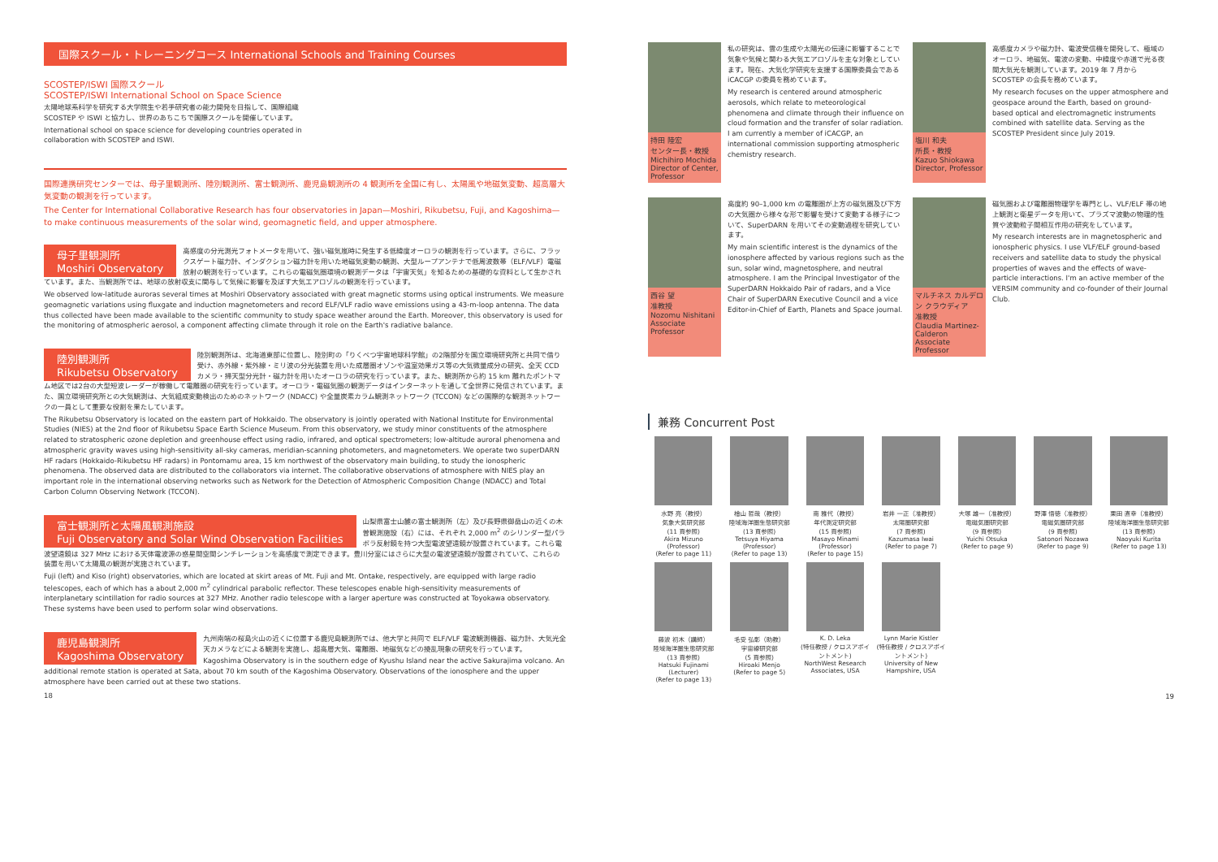国際スクール・トレーニングコース International Schools and Training Courses
SCOSTEP/ISWI 国際スクール
SCOSTEP/ISWI International School on Space Science
太陽地球系科学を研究する大学院生や若手研究者の能力開発を目指して、国際組織 SCOSTEP や ISWI と協力し、世界のあちこちで国際スクールを開催しています。
International school on space science for developing countries operated in collaboration with SCOSTEP and ISWI.
国際連携研究センターでは、母子里観測所、陸別観測所、富士観測所、鹿児島観測所の 4 観測所を全国に有し、太陽風や地磁気変動、超高層大気変動の観測を行っています。
The Center for International Collaborative Research has four observatories in Japan—Moshiri, Rikubetsu, Fuji, and Kagoshima—to make continuous measurements of the solar wind, geomagnetic field, and upper atmosphere.
母子里観測所
Moshiri Observatory
高感度の分光測光フォトメータを用いて、強い磁気嵐時に発生する低緯度オーロラの観測を行っています。さらに、フラックスゲート磁力計、インダクション磁力計を用いた地磁気変動の観測、大型ループアンテナで低周波数帯（ELF/VLF）電磁放射の観測を行っています。これらの電磁気圏環境の観測データは「宇宙天気」を知るための基礎的な資料として生かされています。また、当観測所では、地球の放射収支に関与して気候に影響を及ぼす大気エアロゾルの観測を行っています。
We observed low-latitude auroras several times at Moshiri Observatory associated with great magnetic storms using optical instruments. We measure geomagnetic variations using fluxgate and induction magnetometers and record ELF/VLF radio wave emissions using a 43-m-loop antenna. The data thus collected have been made available to the scientific community to study space weather around the Earth. Moreover, this observatory is used for the monitoring of atmospheric aerosol, a component affecting climate through it role on the Earth's radiative balance.
陸別観測所
Rikubetsu Observatory
陸別観測所は、北海道東部に位置し、陸別町の「りくべつ宇宙地球科学館」の2階部分を国立環境研究所と共同で借り受け、赤外線・紫外線・ミリ波の分光装置を用いた成層圏オゾンや温室効果ガス等の大気微量成分の研究、全天 CCD カメラ・掃天型分光計・磁力計を用いたオーロラの研究を行っています。また、観測所から約 15 km 離れたポントマム地区では2台の大型短波レーダーが稼働して電離圏の研究を行っています。オーロラ・電磁気圏の観測データはインターネットを通して全世界に発信されています。また、国立環境研究所との大気観測は、大気組成変動検出のためのネットワーク (NDACC) や全量炭素カラム観測ネットワーク (TCCON) などの国際的な観測ネットワークの一員として重要な役割を果たしています。
The Rikubetsu Observatory is located on the eastern part of Hokkaido. The observatory is jointly operated with National Institute for Environmental Studies (NIES) at the 2nd floor of Rikubetsu Space Earth Science Museum. From this observatory, we study minor constituents of the atmosphere related to stratospheric ozone depletion and greenhouse effect using radio, infrared, and optical spectrometers; low-altitude auroral phenomena and atmospheric gravity waves using high-sensitivity all-sky cameras, meridian-scanning photometers, and magnetometers. We operate two superDARN HF radars (Hokkaido-Rikubetsu HF radars) in Pontomamu area, 15 km northwest of the observatory main building, to study the ionospheric phenomena. The observed data are distributed to the collaborators via internet. The collaborative observations of atmosphere with NIES play an important role in the international observing networks such as Network for the Detection of Atmospheric Composition Change (NDACC) and Total Carbon Column Observing Network (TCCON).
富士観測所と太陽風観測施設
Fuji Observatory and Solar Wind Observation Facilities
山梨県富士山麓の富士観測所（左）及び長野県御岳山の近くの木曽観測施設（右）には、それぞれ 2,000 m<sup>2</sup> のシリンダー型パラボラ反射鏡を持つ大型電波望遠鏡が設置されています。これら電波望遠鏡は 327 MHz における天体電波源の惑星間空間シンチレーションを高感度で測定できます。豊川分室にはさらに大型の電波望遠鏡が設置されていて、これらの装置を用いて太陽風の観測が実施されています。
Fuji (left) and Kiso (right) observatories, which are located at skirt areas of Mt. Fuji and Mt. Ontake, respectively, are equipped with large radio telescopes, each of which has a about 2,000 m<sup>2</sup> cylindrical parabolic reflector. These telescopes enable high-sensitivity measurements of interplanetary scintillation for radio sources at 327 MHz. Another radio telescope with a larger aperture was constructed at Toyokawa observatory. These systems have been used to perform solar wind observations.
鹿児島観測所
Kagoshima Observatory
九州南端の桜島火山の近くに位置する鹿児島観測所では、他大学と共同で ELF/VLF 電波観測機器、磁力計、大気光全天カメラなどによる観測を実施し、超高層大気、電離圏、地磁気などの擾乱現象の研究を行っています。
Kagoshima Observatory is in the southern edge of Kyushu Island near the active Sakurajima volcano. An additional remote station is operated at Sata, about 70 km south of the Kagoshima Observatory. Observations of the ionosphere and the upper atmosphere have been carried out at these two stations.
18
持田 陸宏
センター長・教授
Michihiro Mochida
Director of Center, Professor
私の研究は、雲の生成や太陽光の伝達に影響することで気象や気候と関わる大気エアロゾルを主な対象としています。現在、大気化学研究を支援する国際委員会である iCACGP の委員を務めています。
My research is centered around atmospheric aerosols, which relate to meteorological phenomena and climate through their influence on cloud formation and the transfer of solar radiation. I am currently a member of iCACGP, an international commission supporting atmospheric chemistry research.
塩川 和夫
所長・教授
Kazuo Shiokawa
Director, Professor
高感度カメラや磁力計、電波受信機を開発して、極域のオーロラ、地磁気、電波の変動、中緯度や赤道で光る夜間大気光を観測しています。2019 年 7 月から SCOSTEP の会長を務めています。
My research focuses on the upper atmosphere and geospace around the Earth, based on ground-based optical and electromagnetic instruments combined with satellite data. Serving as the SCOSTEP President since July 2019.
西谷 望
准教授
Nozomu Nishitani
Associate Professor
高度約 90–1,000 km の電離圏が上方の磁気圏及び下方の大気圏から様々な形で影響を受けて変動する様子について、SuperDARN を用いてその変動過程を研究しています。
My main scientific interest is the dynamics of the ionosphere affected by various regions such as the sun, solar wind, magnetosphere, and neutral atmosphere. I am the Principal Investigator of the SuperDARN Hokkaido Pair of radars, and a Vice Chair of SuperDARN Executive Council and a vice Editor-in-Chief of Earth, Planets and Space journal.
マルチネス カルデロン クラウディア
准教授
Claudia Martinez-Calderon
Associate Professor
磁気圏および電離圏物理学を専門とし、VLF/ELF 帯の地上観測と衛星データを用いて、プラズマ波動の物理的性質や波動粒子間相互作用の研究をしています。
My research interests are in magnetospheric and ionospheric physics. I use VLF/ELF ground-based receivers and satellite data to study the physical properties of waves and the effects of wave-particle interactions. I'm an active member of the VERSIM community and co-founder of their Journal Club.
兼務 Concurrent Post
水野 亮（教授）
気象大気研究部
(11 頁参照)
Akira Mizuno (Professor)
(Refer to page 11)
檜山 哲哉（教授）
陸域海洋圏生態研究部
(13 頁参照)
Tetsuya Hiyama (Professor)
(Refer to page 13)
南 雅代（教授）
年代測定研究部
(15 頁参照)
Masayo Minami (Professor)
(Refer to page 15)
岩井 一正（准教授）
太陽圏研究部
(7 頁参照)
Kazumasa Iwai
(Refer to page 7)
大塚 雄一（准教授）
電磁気圏研究部
(9 頁参照)
Yuichi Otsuka
(Refer to page 9)
野澤 悟徳（准教授）
電磁気圏研究部
(9 頁参照)
Satonori Nozawa
(Refer to page 9)
栗田 直幸（准教授）
陸域海洋圏生態研究部
(13 頁参照)
Naoyuki Kurita
(Refer to page 13)
藤波 初木（講師）
陸域海洋圏生態研究部
(13 頁参照)
Hatsuki Fujinami (Lecturer)
(Refer to page 13)
毛受 弘彰（助教）
宇宙線研究部
(5 頁参照)
Hiroaki Menjo
(Refer to page 5)
K. D. Leka
(特任教授 / クロスアポイントメント)
NorthWest Research Associates, USA
Lynn Marie Kistler
(特任教授 / クロスアポイントメント)
University of New Hampshire, USA
19